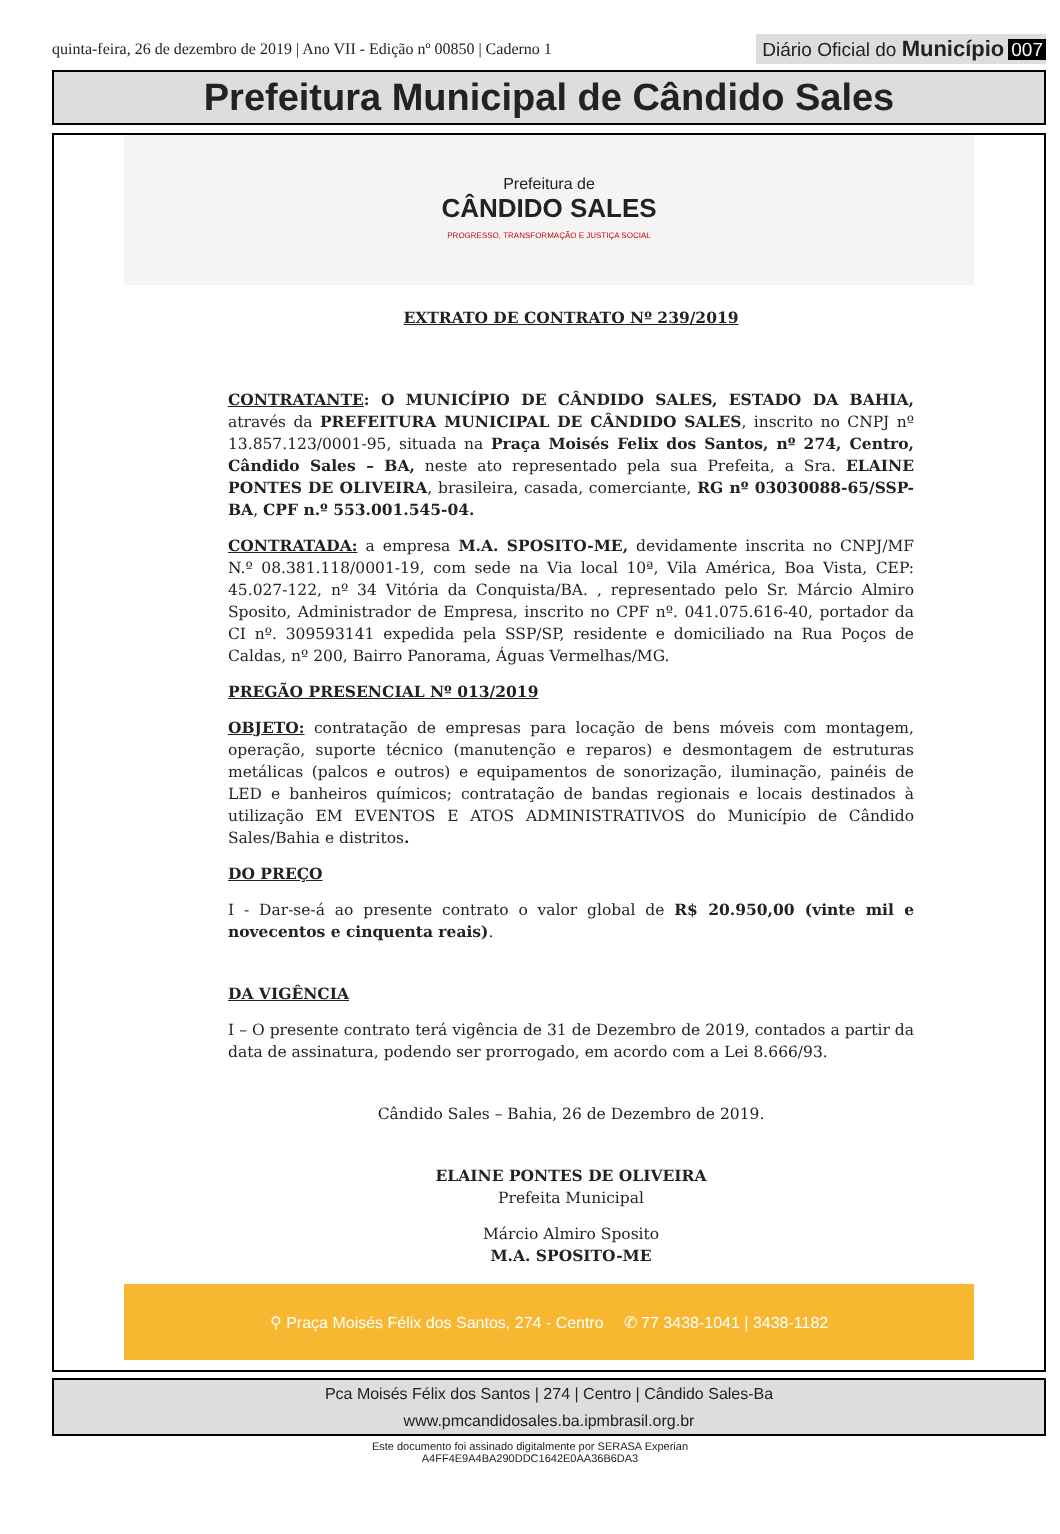quinta-feira, 26 de dezembro de 2019 | Ano VII - Edição nº 00850 | Caderno 1
Diário Oficial do Município 007
Prefeitura Municipal de Cândido Sales
Prefeitura de
CÂNDIDO SALES
PROGRESSO, TRANSFORMAÇÃO E JUSTIÇA SOCIAL
EXTRATO DE CONTRATO Nº 239/2019
CONTRATANTE: O MUNICÍPIO DE CÂNDIDO SALES, ESTADO DA BAHIA, através da PREFEITURA MUNICIPAL DE CÂNDIDO SALES, inscrito no CNPJ nº 13.857.123/0001-95, situada na Praça Moisés Felix dos Santos, nº 274, Centro, Cândido Sales – BA, neste ato representado pela sua Prefeita, a Sra. ELAINE PONTES DE OLIVEIRA, brasileira, casada, comerciante, RG nº 03030088-65/SSP-BA, CPF n.º 553.001.545-04.
CONTRATADA: a empresa M.A. SPOSITO-ME, devidamente inscrita no CNPJ/MF N.º 08.381.118/0001-19, com sede na Via local 10ª, Vila América, Boa Vista, CEP: 45.027-122, nº 34 Vitória da Conquista/BA. , representado pelo Sr. Márcio Almiro Sposito, Administrador de Empresa, inscrito no CPF nº. 041.075.616-40, portador da CI nº. 309593141 expedida pela SSP/SP, residente e domiciliado na Rua Poços de Caldas, nº 200, Bairro Panorama, Águas Vermelhas/MG.
PREGÃO PRESENCIAL Nº 013/2019
OBJETO: contratação de empresas para locação de bens móveis com montagem, operação, suporte técnico (manutenção e reparos) e desmontagem de estruturas metálicas (palcos e outros) e equipamentos de sonorização, iluminação, painéis de LED e banheiros químicos; contratação de bandas regionais e locais destinados à utilização EM EVENTOS E ATOS ADMINISTRATIVOS do Município de Cândido Sales/Bahia e distritos.
DO PREÇO
I - Dar-se-á ao presente contrato o valor global de R$ 20.950,00 (vinte mil e novecentos e cinquenta reais).
DA VIGÊNCIA
I – O presente contrato terá vigência de 31 de Dezembro de 2019, contados a partir da data de assinatura, podendo ser prorrogado, em acordo com a Lei 8.666/93.
Cândido Sales – Bahia, 26 de Dezembro de 2019.
ELAINE PONTES DE OLIVEIRA
Prefeita Municipal
Márcio Almiro Sposito
M.A. SPOSITO-ME
⚲ Praça Moisés Félix dos Santos, 274 - Centro ✆ 77 3438-1041 | 3438-1182
Pca Moisés Félix dos Santos | 274 | Centro | Cândido Sales-Ba
www.pmcandidosales.ba.ipmbrasil.org.br
Este documento foi assinado digitalmente por SERASA Experian
A4FF4E9A4BA290DDC1642E0AA36B6DA3